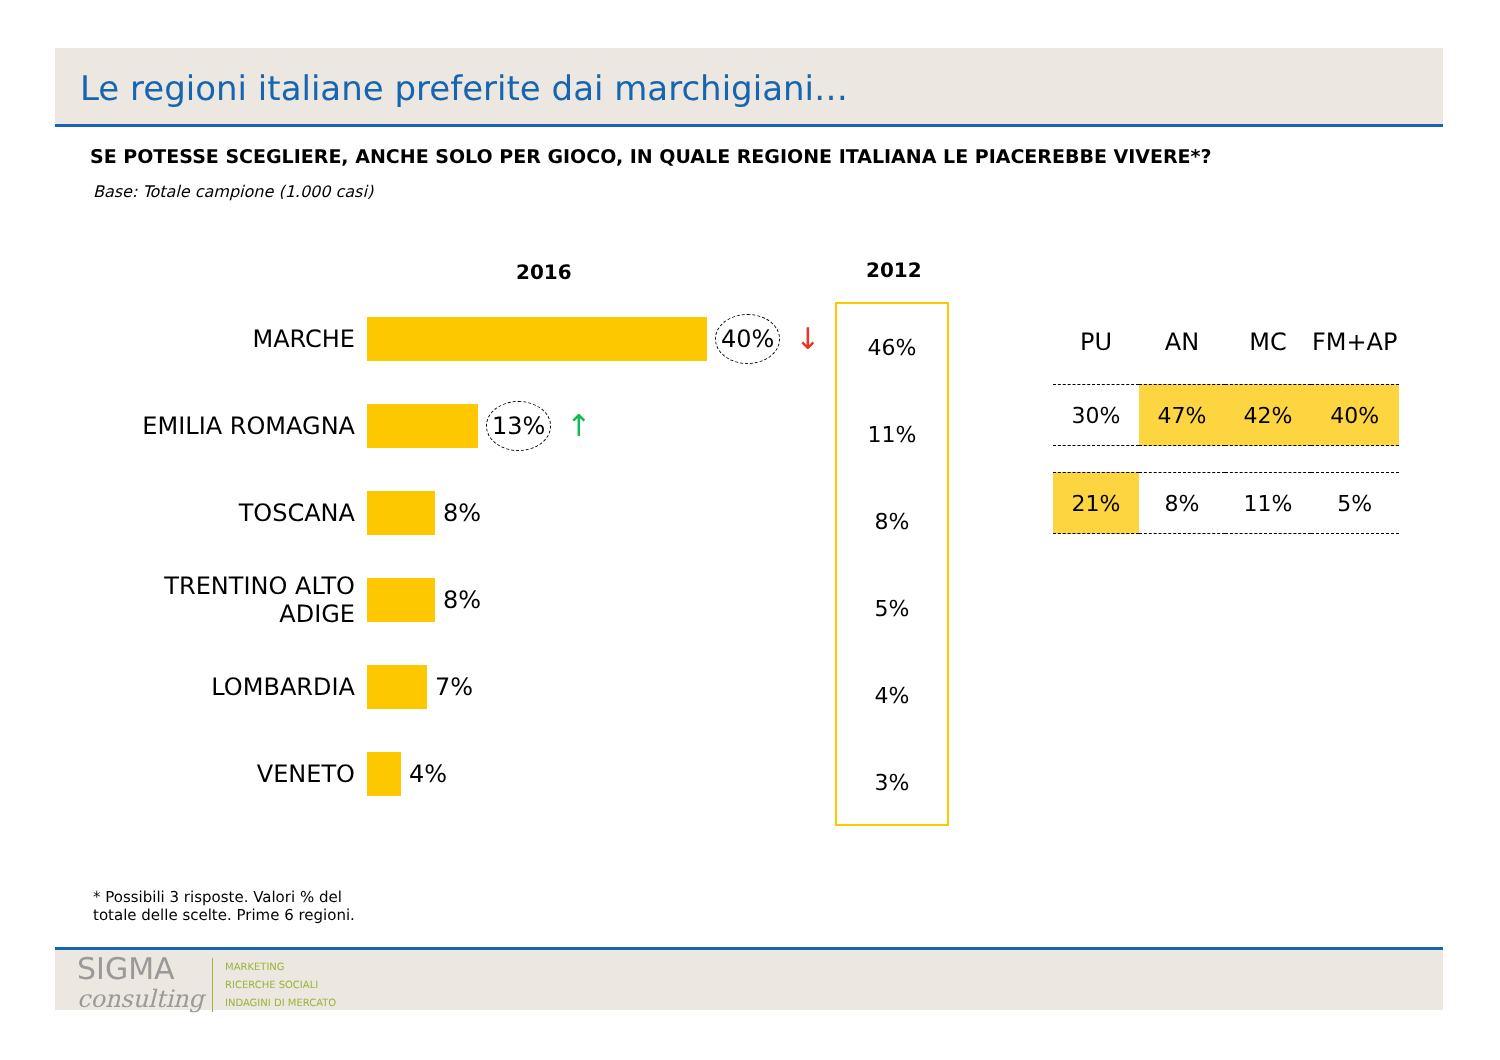Le regioni italiane preferite dai marchigiani…
SE POTESSE SCEGLIERE, ANCHE SOLO PER GIOCO, IN QUALE REGIONE ITALIANA LE PIACEREBBE VIVERE*?
Base: Totale campione (1.000 casi)
2016 2012
MARCHE 40% ↓
EMILIA ROMAGNA 13% ↑
TOSCANA 8%
TRENTINO ALTO ADIGE 8%
LOMBARDIA 7%
VENETO 4%
46%
11%
8%
5%
4%
3%
| PU | AN | MC | FM+AP |
| --- | --- | --- | --- |
| 30% | 47% | 42% | 40% |
| 21% | 8% | 11% | 5% |
* Possibili 3 risposte. Valori % del
totale delle scelte. Prime 6 regioni.
SIGMA
consulting
MARKETING
RICERCHE SOCIALI
INDAGINI DI MERCATO